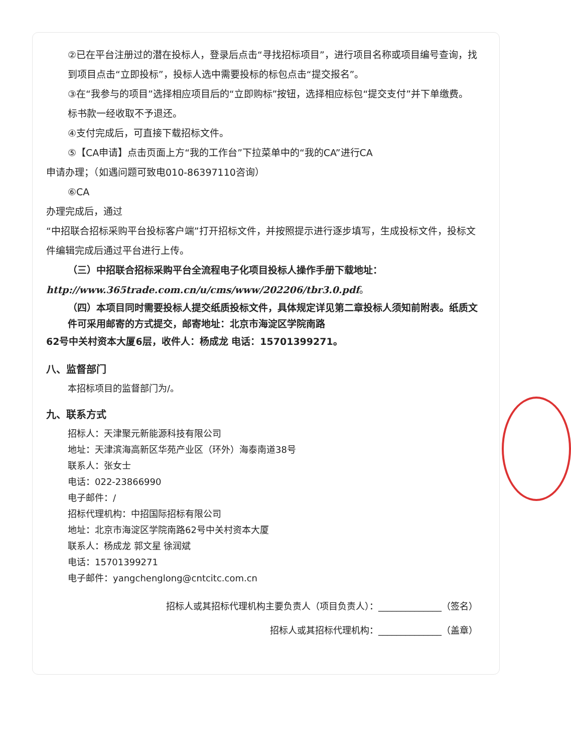②已在平台注册过的潜在投标人，登录后点击“寻找招标项目”，进行项目名称或项目编号查询，找到项目点击“立即投标”，投标人选中需要投标的标包点击“提交报名”。
③在“我参与的项目”选择相应项目后的“立即购标”按钮，选择相应标包“提交支付”并下单缴费。标书款一经收取不予退还。
④支付完成后，可直接下载招标文件。
⑤【CA申请】点击页面上方“我的工作台”下拉菜单中的“我的CA”进行CA
申请办理；（如遇问题可致电010-86397110咨询）
⑥CA
办理完成后，通过
“中招联合招标采购平台投标客户端”打开招标文件，并按照提示进行逐步填写，生成投标文件，投标文件编辑完成后通过平台进行上传。
（三）中招联合招标采购平台全流程电子化项目投标人操作手册下载地址：
http://www.365trade.com.cn/u/cms/www/202206/tbr3.0.pdf。
（四）本项目同时需要投标人提交纸质投标文件，具体规定详见第二章投标人须知前附表。纸质文件可采用邮寄的方式提交，邮寄地址：北京市海淀区学院南路
62号中关村资本大厦6层，收件人：杨成龙 电话：15701399271。
八、监督部门
本招标项目的监督部门为/。
九、联系方式
招标人：天津聚元新能源科技有限公司
地址：天津滨海高新区华苑产业区（环外）海泰南道38号
联系人：张女士
电话：022-23866990
电子邮件：/
招标代理机构：中招国际招标有限公司
地址：北京市海淀区学院南路62号中关村资本大厦
联系人：杨成龙 郭文星 徐润斌
电话：15701399271
电子邮件：yangchenglong@cntcitc.com.cn
招标人或其招标代理机构主要负责人（项目负责人）：______________（签名）
招标人或其招标代理机构：______________（盖章）